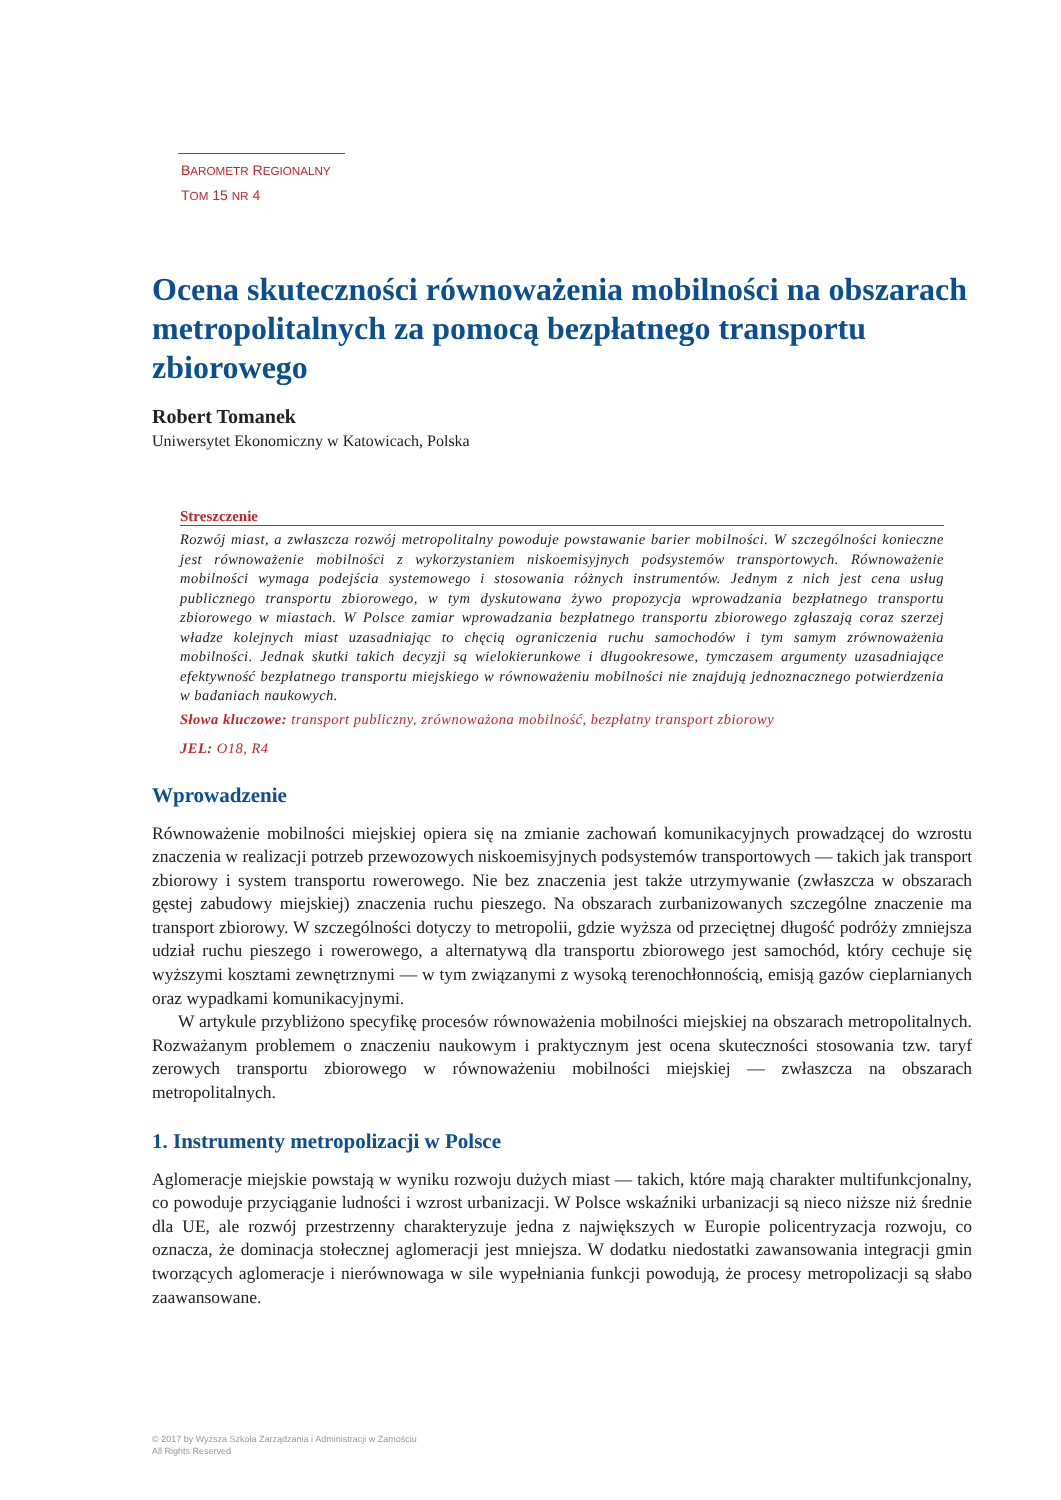BAROMETR REGIONALNY
TOM 15 NR 4
Ocena skuteczności równoważenia mobilności na obszarach metropolitalnych za pomocą bezpłatnego transportu zbiorowego
Robert Tomanek
Uniwersytet Ekonomiczny w Katowicach, Polska
Streszczenie
Rozwój miast, a zwłaszcza rozwój metropolitalny powoduje powstawanie barier mobilności. W szczególności konieczne jest równoważenie mobilności z wykorzystaniem niskoemisyjnych podsystemów transportowych. Równoważenie mobilności wymaga podejścia systemowego i stosowania różnych instrumentów. Jednym z nich jest cena usług publicznego transportu zbiorowego, w tym dyskutowana żywo propozycja wprowadzania bezpłatnego transportu zbiorowego w miastach. W Polsce zamiar wprowadzania bezpłatnego transportu zbiorowego zgłaszają coraz szerzej władze kolejnych miast uzasadniając to chęcią ograniczenia ruchu samochodów i tym samym zrównoważenia mobilności. Jednak skutki takich decyzji są wielokierunkowe i długookresowe, tymczasem argumenty uzasadniające efektywność bezpłatnego transportu miejskiego w równoważeniu mobilności nie znajdują jednoznacznego potwierdzenia w badaniach naukowych.
Słowa kluczowe: transport publiczny, zrównoważona mobilność, bezpłatny transport zbiorowy
JEL: O18, R4
Wprowadzenie
Równoważenie mobilności miejskiej opiera się na zmianie zachowań komunikacyjnych prowadzącej do wzrostu znaczenia w realizacji potrzeb przewozowych niskoemisyjnych podsystemów transportowych — takich jak transport zbiorowy i system transportu rowerowego. Nie bez znaczenia jest także utrzymywanie (zwłaszcza w obszarach gęstej zabudowy miejskiej) znaczenia ruchu pieszego. Na obszarach zurbanizowanych szczególne znaczenie ma transport zbiorowy. W szczególności dotyczy to metropolii, gdzie wyższa od przeciętnej długość podróży zmniejsza udział ruchu pieszego i rowerowego, a alternatywą dla transportu zbiorowego jest samochód, który cechuje się wyższymi kosztami zewnętrznymi — w tym związanymi z wysoką terenochłonnością, emisją gazów cieplarnianych oraz wypadkami komunikacyjnymi.
W artykule przybliżono specyfikę procesów równoważenia mobilności miejskiej na obszarach metropolitalnych. Rozważanym problemem o znaczeniu naukowym i praktycznym jest ocena skuteczności stosowania tzw. taryf zerowych transportu zbiorowego w równoważeniu mobilności miejskiej — zwłaszcza na obszarach metropolitalnych.
1. Instrumenty metropolizacji w Polsce
Aglomeracje miejskie powstają w wyniku rozwoju dużych miast — takich, które mają charakter multifunkcjonalny, co powoduje przyciąganie ludności i wzrost urbanizacji. W Polsce wskaźniki urbanizacji są nieco niższe niż średnie dla UE, ale rozwój przestrzenny charakteryzuje jedna z największych w Europie policentryzacja rozwoju, co oznacza, że dominacja stołecznej aglomeracji jest mniejsza. W dodatku niedostatki zawansowania integracji gmin tworzących aglomeracje i nierównowaga w sile wypełniania funkcji powodują, że procesy metropolizacji są słabo zaawansowane.
© 2017 by Wyższa Szkoła Zarządzania i Administracji w Zamościu
All Rights Reserved